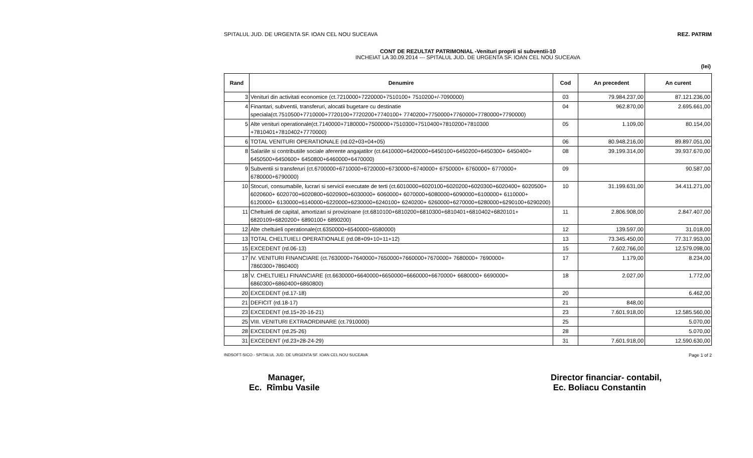SPITALUL JUD. DE URGENTA SF. IOAN CEL NOU SUCEAVA REZ. PATRIM
CONT DE REZULTAT PATRIMONIAL -Venituri proprii si subventii-10
INCHEIAT LA 30.09.2014 --- SPITALUL JUD. DE URGENTA SF. IOAN CEL NOU SUCEAVA
(lei)
| Rand | Denumire | Cod | An precedent | An curent |
| --- | --- | --- | --- | --- |
| 3 | Venituri din activitati economice (ct.7210000+7220000+7510100+ 7510200+/-7090000) | 03 | 79.984.237,00 | 87.121.236,00 |
| 4 | Finantari, subventii, transferuri, alocatii bugetare cu destinatie speciala(ct.7510500+7710000+7720100+7720200+7740100+ 7740200+7750000+7760000+7780000+7790000) | 04 | 962.870,00 | 2.695.661,00 |
| 5 | Alte venituri operationale(ct.7140000+7180000+7500000+7510300+7510400+7810200+7810300 +7810401+7810402+7770000) | 05 | 1.109,00 | 80.154,00 |
| 6 | TOTAL VENITURI OPERATIONALE (rd.02+03+04+05) | 06 | 80.948.216,00 | 89.897.051,00 |
| 8 | Salariile si contributiile sociale aferente angajatilor (ct.6410000+6420000+6450100+6450200+6450300+ 6450400+ 6450500+6450600+ 6450800+6460000+6470000) | 08 | 39.199.314,00 | 39.937.670,00 |
| 9 | Subventii si transferuri (ct.6700000+6710000+6720000+6730000+6740000+ 6750000+ 6760000+ 6770000+ 6780000+6790000) | 09 | | 90.587,00 |
| 10 | Stocuri, consumabile, lucrari si servicii executate de terti (ct.6010000+6020100+6020200+6020300+6020400+ 6020500+ 6020600+ 6020700+6020800+6020900+6030000+ 6060000+ 6070000+6080000+6090000+6100000+ 6110000+ 6120000+ 6130000+6140000+6220000+6230000+6240100+ 6240200+ 6260000+6270000+6280000+6290100+6290200) | 10 | 31.199.631,00 | 34.411.271,00 |
| 11 | Cheltuieli de capital, amortizari si provizioane (ct.6810100+6810200+6810300+6810401+6810402+6820101+ 6820109+6820200+ 6890100+ 6890200) | 11 | 2.806.908,00 | 2.847.407,00 |
| 12 | Alte cheltuieli operationale(ct.6350000+6540000+6580000) | 12 | 139.597,00 | 31.018,00 |
| 13 | TOTAL CHELTUIELI OPERATIONALE (rd.08+09+10+11+12) | 13 | 73.345.450,00 | 77.317.953,00 |
| 15 | EXCEDENT (rd.06-13) | 15 | 7.602.766,00 | 12.579.098,00 |
| 17 | IV. VENITURI FINANCIARE (ct.7630000+7640000+7650000+7660000+7670000+ 7680000+ 7690000+ 7860300+7860400) | 17 | 1.179,00 | 8.234,00 |
| 18 | V. CHELTUIELI FINANCIARE (ct.6630000+6640000+6650000+6660000+6670000+ 6680000+ 6690000+ 6860300+6860400+6860800) | 18 | 2.027,00 | 1.772,00 |
| 20 | EXCEDENT (rd.17-18) | 20 | | 6.462,00 |
| 21 | DEFICIT (rd.18-17) | 21 | 848,00 | |
| 23 | EXCEDENT (rd.15+20-16-21) | 23 | 7.601.918,00 | 12.585.560,00 |
| 25 | VIII. VENITURI EXTRAORDINARE (ct.7910000) | 25 | | 5.070,00 |
| 28 | EXCEDENT (rd.25-26) | 28 | | 5.070,00 |
| 31 | EXCEDENT (rd.23+28-24-29) | 31 | 7.601.918,00 | 12.590.630,00 |
INDSOFT-SICO - SPITALUL JUD. DE URGENTA SF. IOAN CEL NOU SUCEAVA Page 1 of 2
Manager,
Ec. Rîmbu Vasile
Director financiar- contabil,
Ec. Boliacu Constantin